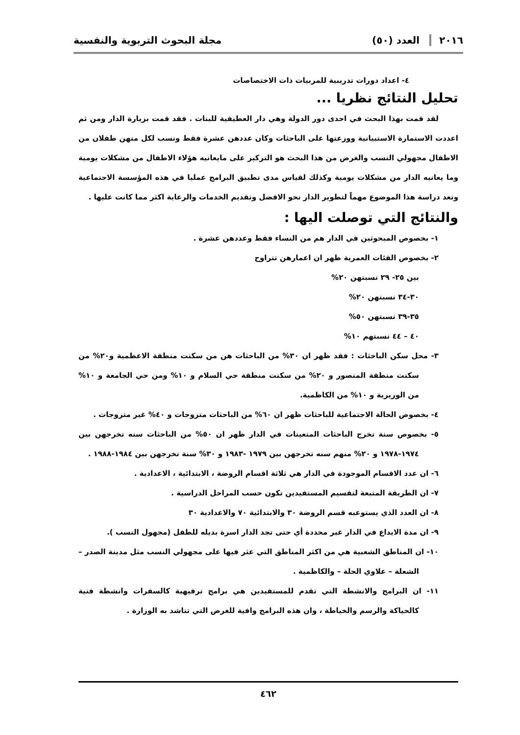٢٠١٦ العدد (٥٠) مجلة البحوث التربوية والنفسية
٤- اعداد دورات تدريبية للمربيات ذات الاختصاصات
تحليل النتائج نظريا ...
لقد قمت بهذا البحث في احدى دور الدولة وهي دار العطيفية للبنات . فقد قمت بزيارة الدار ومن ثم اعددت الاستمارة الاستبيانية ووزعتها على الباحثات وكان عددهن عشرة فقط ونسب لكل منهن طفلان من الاطفال مجهولي النسب والغرض من هذا البحث هو التركيز على مايعانيه هؤلاء الاطفال من مشكلات يومية وما يعانيه الدار من مشكلات يومية وكذلك لقياس مدى تطبيق البرامج عمليا في هذه المؤسسة الاجتماعية وتعد دراسة هذا الموضوع مهماً لتطوير الدار نحو الافضل وتقديم الخدمات والرعاية اكثر مما كانت عليها .
والنتائج التي توصلت اليها :
١- بخصوص المبحوثين في الدار هم من النساء فقط وعددهن عشرة .
٢- بخصوص الفئات العمرية ظهر ان اعمارهن تتراوح
بين ٢٥- ٢٩ نسبتهن ٢٠%
٣٠-٣٤ نسبتهن ٢٠%
٣٥-٣٩ نسبتهن ٥٠%
٤٠ – ٤٤ نسبتهم ١٠%
٣- محل سكن الباحثات : فقد ظهر ان ٣٠% من الباحثات هن من سكنت منطقة الاعظمية و٢٠% من سكنت منطقة المنصور و ٢٠% من سكنت منطقة حي السلام و ١٠% ومن حي الجامعة و ١٠% من الوزيرية و ١٠% من الكاظمية.
٤- بخصوص الحالة الاجتماعية للباحثات ظهر ان ٦٠% من الباحثات متزوجات و ٤٠% غير متزوجات .
٥- بخصوص سنة تخرج الباحثات المتعينات في الدار ظهر ان ٥٠% من الباحثات سنه تخرجهن بين ١٩٧٤-١٩٧٨ و ٢٠% منهم سنه تخرجهن بين ١٩٧٩ -١٩٨٣ و ٣٠% سنة تخرجهن بين ١٩٨٤-١٩٨٨ .
٦- ان عدد الاقسام الموجودة في الدار هي ثلاثة اقسام الروضة ، الابتدائية ، الاعدادية .
٧- ان الطريقة المتبعة لتقسيم المستفيدين تكون حسب المراحل الدراسية .
٨- ان العدد الذي يستوعبه قسم الروضة ٣٠ والابتدائية ٧٠ والاعدادية ٣٠
٩- ان مدة الايداع في الدار غير محددة أي حتى تجد الدار اسرة بديله للطفل (مجهول النسب ).
١٠- ان المناطق الشعبية هي من اكثر المناطق التي عثر فيها على مجهولي النسب مثل مدينة الصدر – الشعلة – علاوي الحلة – والكاظمية .
١١- ان البرامج والانشطة التي تقدم للمستفيدين هي برامج ترفيهية كالسفرات وانشطة فنية كالحياكة والرسم والخياطة ، وان هذه البرامج وافية للغرض التي تناشد به الوزارة .
٤٦٢